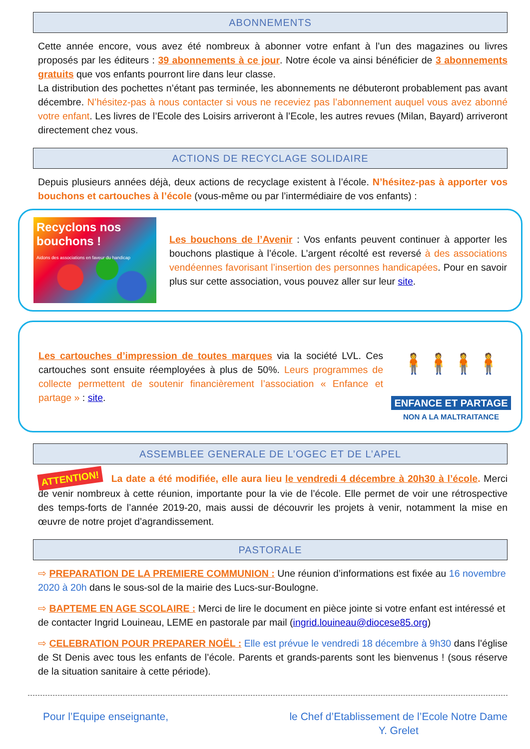ABONNEMENTS
Cette année encore, vous avez été nombreux à abonner votre enfant à l’un des magazines ou livres proposés par les éditeurs : 39 abonnements à ce jour. Notre école va ainsi bénéficier de 3 abonnements gratuits que vos enfants pourront lire dans leur classe.
La distribution des pochettes n’étant pas terminée, les abonnements ne débuteront probablement pas avant décembre. N’hésitez-pas à nous contacter si vous ne receviez pas l’abonnement auquel vous avez abonné votre enfant. Les livres de l’Ecole des Loisirs arriveront à l’Ecole, les autres revues (Milan, Bayard) arriveront directement chez vous.
ACTIONS DE RECYCLAGE SOLIDAIRE
Depuis plusieurs années déjà, deux actions de recyclage existent à l’école. N’hésitez-pas à apporter vos bouchons et cartouches à l’école (vous-même ou par l’intermédiaire de vos enfants) :
Recyclons nos bouchons !
Aidons des associations en faveur du handicap
Les bouchons de l’Avenir : Vos enfants peuvent continuer à apporter les bouchons plastique à l’école. L’argent récolté est reversé à des associations vendéennes favorisant l’insertion des personnes handicapées. Pour en savoir plus sur cette association, vous pouvez aller sur leur site.
Les cartouches d’impression de toutes marques via la société LVL. Ces cartouches sont ensuite réemployées à plus de 50%. Leurs programmes de collecte permettent de soutenir financièrement l’association « Enfance et partage » : site.
🧍🧍🧍🧍
ENFANCE ET PARTAGE
NON A LA MALTRAITANCE
ASSEMBLEE GENERALE DE L’OGEC ET DE L’APEL
ATTENTION! La date a été modifiée, elle aura lieu le vendredi 4 décembre à 20h30 à l’école. Merci de venir nombreux à cette réunion, importante pour la vie de l’école. Elle permet de voir une rétrospective des temps-forts de l’année 2019-20, mais aussi de découvrir les projets à venir, notamment la mise en œuvre de notre projet d’agrandissement.
PASTORALE
⇨ PREPARATION DE LA PREMIERE COMMUNION : Une réunion d’informations est fixée au 16 novembre 2020 à 20h dans le sous-sol de la mairie des Lucs-sur-Boulogne.
⇨ BAPTEME EN AGE SCOLAIRE : Merci de lire le document en pièce jointe si votre enfant est intéressé et de contacter Ingrid Louineau, LEME en pastorale par mail (ingrid.louineau@diocese85.org)
⇨ CELEBRATION POUR PREPARER NOËL : Elle est prévue le vendredi 18 décembre à 9h30 dans l’église de St Denis avec tous les enfants de l’école. Parents et grands-parents sont les bienvenus ! (sous réserve de la situation sanitaire à cette période).
Pour l’Equipe enseignante, le Chef d’Etablissement de l’Ecole Notre Dame
Y. Grelet